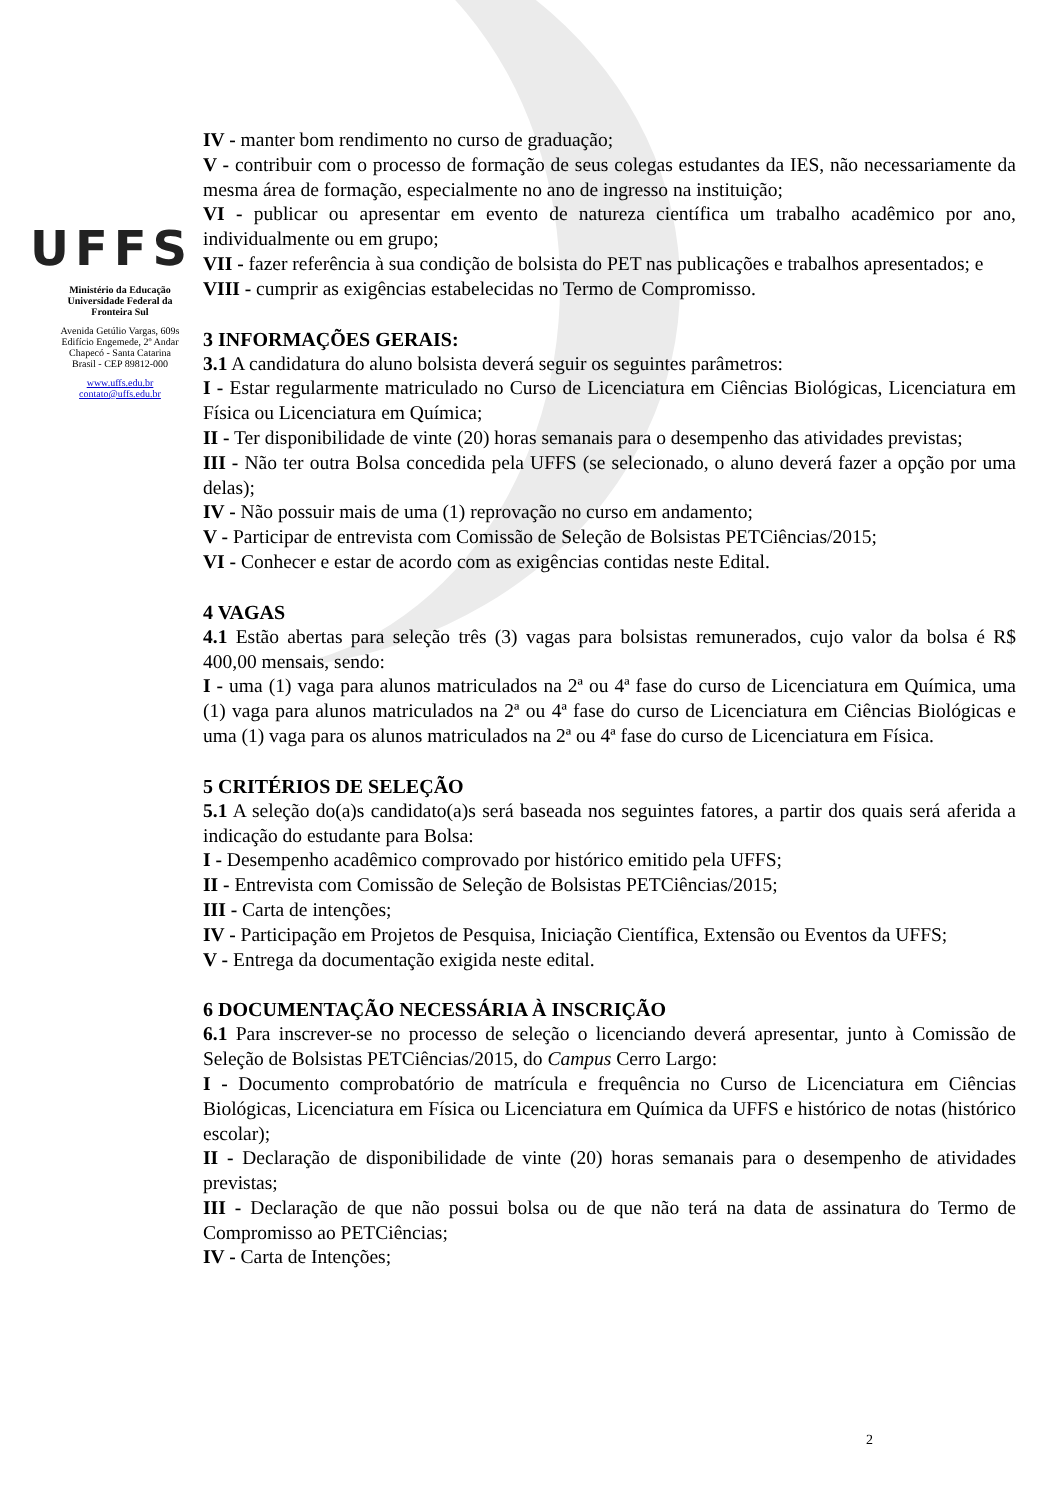UFFS
Ministério da Educação
Universidade Federal da
Fronteira Sul
Avenida Getúlio Vargas, 609s
Edifício Engemede, 2º Andar
Chapecó - Santa Catarina
Brasil - CEP 89812-000
www.uffs.edu.br
contato@uffs.edu.br
IV - manter bom rendimento no curso de graduação;
V - contribuir com o processo de formação de seus colegas estudantes da IES, não necessariamente da mesma área de formação, especialmente no ano de ingresso na instituição;
VI - publicar ou apresentar em evento de natureza científica um trabalho acadêmico por ano, individualmente ou em grupo;
VII - fazer referência à sua condição de bolsista do PET nas publicações e trabalhos apresentados; e
VIII - cumprir as exigências estabelecidas no Termo de Compromisso.
3 INFORMAÇÕES GERAIS:
3.1 A candidatura do aluno bolsista deverá seguir os seguintes parâmetros:
I - Estar regularmente matriculado no Curso de Licenciatura em Ciências Biológicas, Licenciatura em Física ou Licenciatura em Química;
II - Ter disponibilidade de vinte (20) horas semanais para o desempenho das atividades previstas;
III - Não ter outra Bolsa concedida pela UFFS (se selecionado, o aluno deverá fazer a opção por uma delas);
IV - Não possuir mais de uma (1) reprovação no curso em andamento;
V - Participar de entrevista com Comissão de Seleção de Bolsistas PETCiências/2015;
VI - Conhecer e estar de acordo com as exigências contidas neste Edital.
4 VAGAS
4.1 Estão abertas para seleção três (3) vagas para bolsistas remunerados, cujo valor da bolsa é R$ 400,00 mensais, sendo:
I - uma (1) vaga para alunos matriculados na 2ª ou 4ª fase do curso de Licenciatura em Química, uma (1) vaga para alunos matriculados na 2ª ou 4ª fase do curso de Licenciatura em Ciências Biológicas e uma (1) vaga para os alunos matriculados na 2ª ou 4ª fase do curso de Licenciatura em Física.
5 CRITÉRIOS DE SELEÇÃO
5.1 A seleção do(a)s candidato(a)s será baseada nos seguintes fatores, a partir dos quais será aferida a indicação do estudante para Bolsa:
I - Desempenho acadêmico comprovado por histórico emitido pela UFFS;
II - Entrevista com Comissão de Seleção de Bolsistas PETCiências/2015;
III - Carta de intenções;
IV - Participação em Projetos de Pesquisa, Iniciação Científica, Extensão ou Eventos da UFFS;
V - Entrega da documentação exigida neste edital.
6 DOCUMENTAÇÃO NECESSÁRIA À INSCRIÇÃO
6.1 Para inscrever-se no processo de seleção o licenciando deverá apresentar, junto à Comissão de Seleção de Bolsistas PETCiências/2015, do Campus Cerro Largo:
I - Documento comprobatório de matrícula e frequência no Curso de Licenciatura em Ciências Biológicas, Licenciatura em Física ou Licenciatura em Química da UFFS e histórico de notas (histórico escolar);
II - Declaração de disponibilidade de vinte (20) horas semanais para o desempenho de atividades previstas;
III - Declaração de que não possui bolsa ou de que não terá na data de assinatura do Termo de Compromisso ao PETCiências;
IV - Carta de Intenções;
2